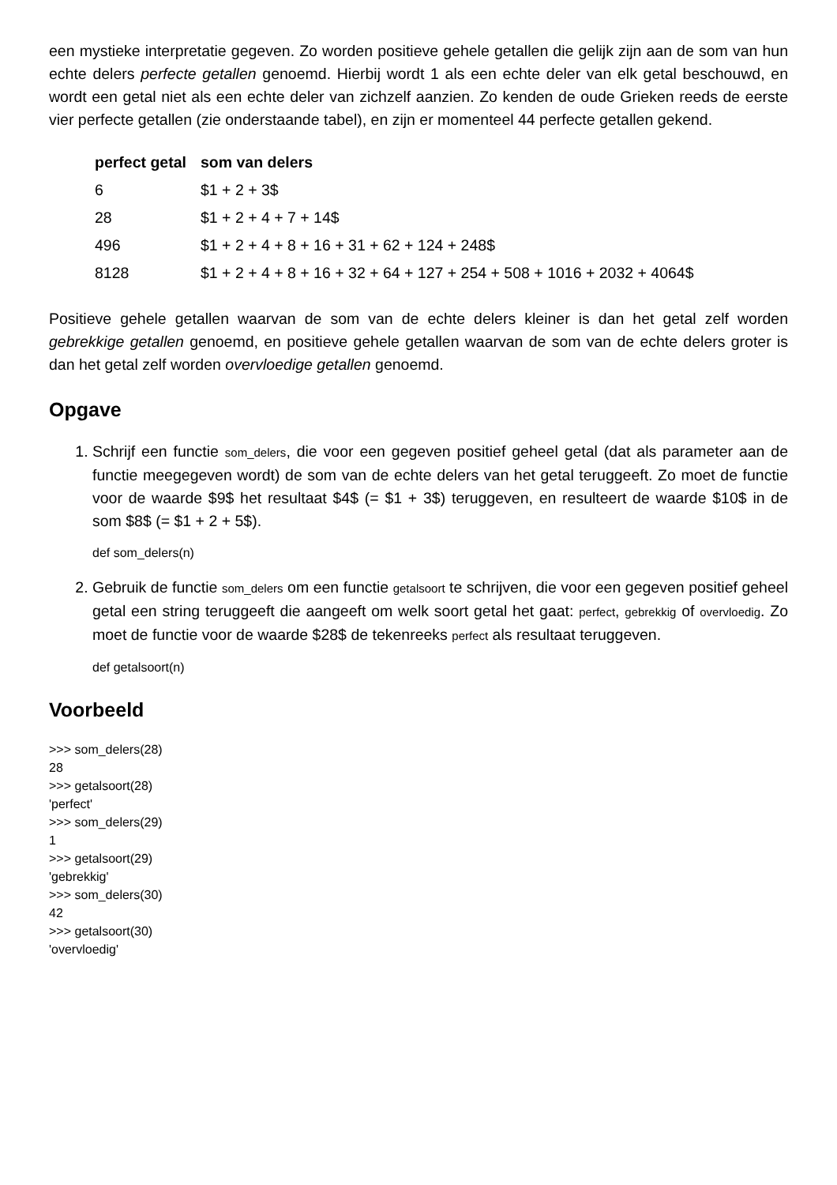een mystieke interpretatie gegeven. Zo worden positieve gehele getallen die gelijk zijn aan de som van hun echte delers perfecte getallen genoemd. Hierbij wordt 1 als een echte deler van elk getal beschouwd, en wordt een getal niet als een echte deler van zichzelf aanzien. Zo kenden de oude Grieken reeds de eerste vier perfecte getallen (zie onderstaande tabel), en zijn er momenteel 44 perfecte getallen gekend.
| perfect getal | som van delers |
| --- | --- |
| 6 | $1 + 2 + 3$ |
| 28 | $1 + 2 + 4 + 7 + 14$ |
| 496 | $1 + 2 + 4 + 8 + 16 + 31 + 62 + 124 + 248$ |
| 8128 | $1 + 2 + 4 + 8 + 16 + 32 + 64 + 127 + 254 + 508 + 1016 + 2032 + 4064$ |
Positieve gehele getallen waarvan de som van de echte delers kleiner is dan het getal zelf worden gebrekkige getallen genoemd, en positieve gehele getallen waarvan de som van de echte delers groter is dan het getal zelf worden overvloedige getallen genoemd.
Opgave
1. Schrijf een functie som_delers, die voor een gegeven positief geheel getal (dat als parameter aan de functie meegegeven wordt) de som van de echte delers van het getal teruggeeft. Zo moet de functie voor de waarde $9$ het resultaat $4$ (= $1 + 3$) teruggeven, en resulteert de waarde $10$ in de som $8$ (= $1 + 2 + 5$).
def som_delers(n)
2. Gebruik de functie som_delers om een functie getalsoort te schrijven, die voor een gegeven positief geheel getal een string teruggeeft die aangeeft om welk soort getal het gaat: perfect, gebrekkig of overvloedig. Zo moet de functie voor de waarde $28$ de tekenreeks perfect als resultaat teruggeven.
def getalsoort(n)
Voorbeeld
>>> som_delers(28)
28
>>> getalsoort(28)
'perfect'
>>> som_delers(29)
1
>>> getalsoort(29)
'gebrekkig'
>>> som_delers(30)
42
>>> getalsoort(30)
'overvloedig'